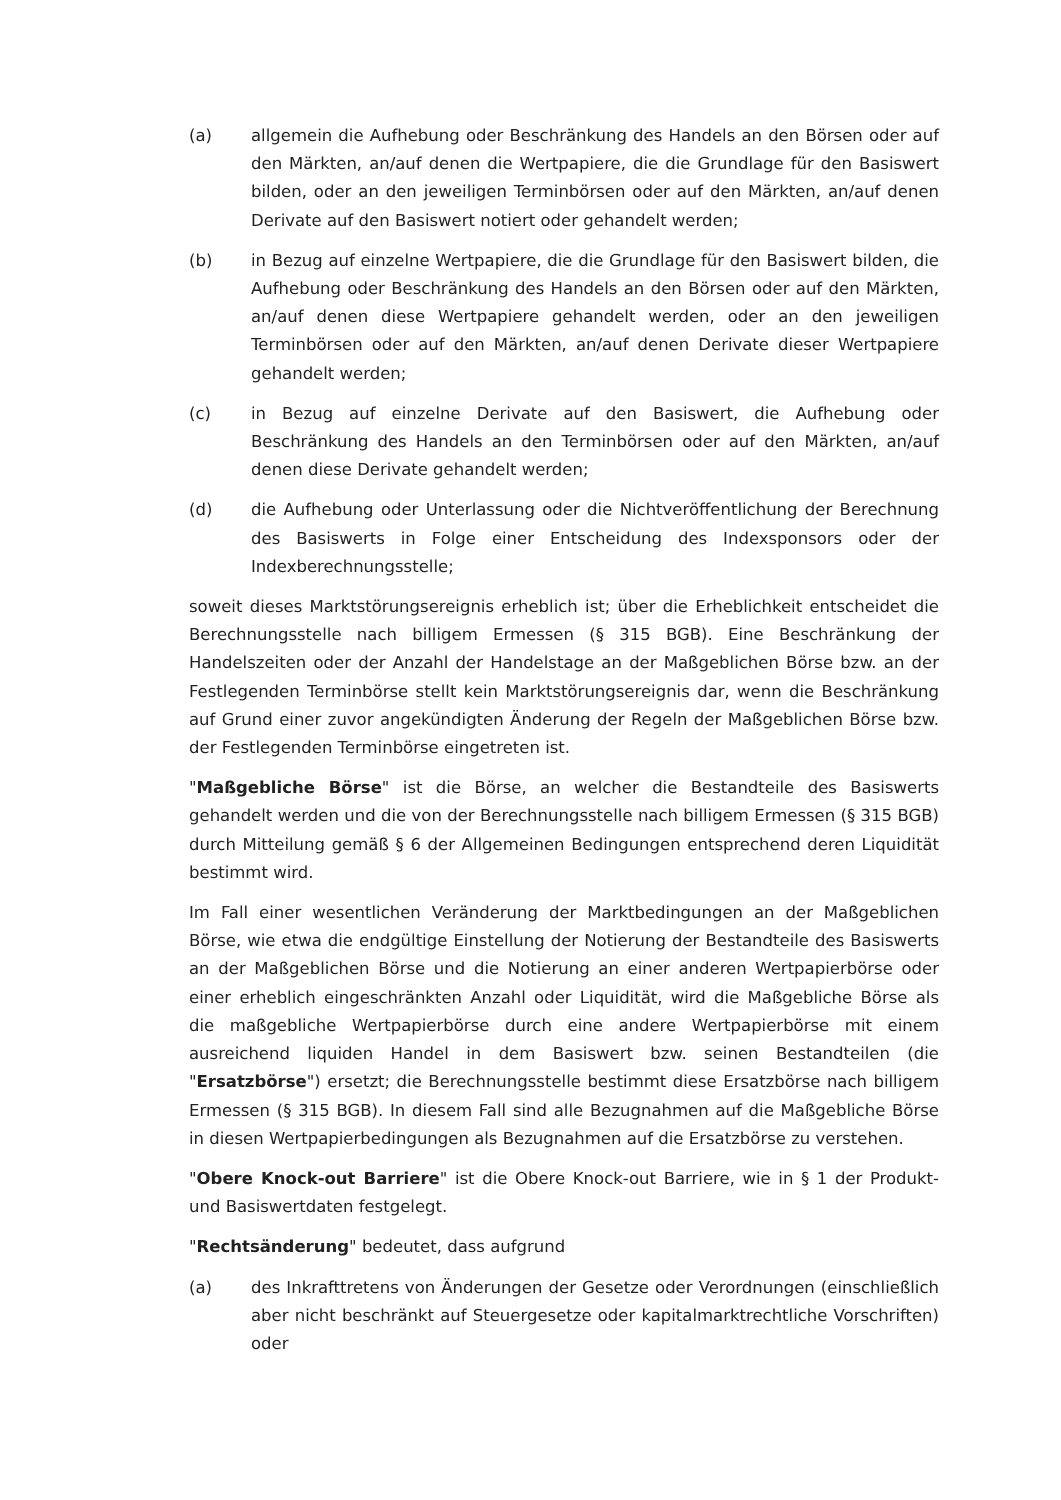(a) allgemein die Aufhebung oder Beschränkung des Handels an den Börsen oder auf den Märkten, an/auf denen die Wertpapiere, die die Grundlage für den Basiswert bilden, oder an den jeweiligen Terminbörsen oder auf den Märkten, an/auf denen Derivate auf den Basiswert notiert oder gehandelt werden;
(b) in Bezug auf einzelne Wertpapiere, die die Grundlage für den Basiswert bilden, die Aufhebung oder Beschränkung des Handels an den Börsen oder auf den Märkten, an/auf denen diese Wertpapiere gehandelt werden, oder an den jeweiligen Terminbörsen oder auf den Märkten, an/auf denen Derivate dieser Wertpapiere gehandelt werden;
(c) in Bezug auf einzelne Derivate auf den Basiswert, die Aufhebung oder Beschränkung des Handels an den Terminbörsen oder auf den Märkten, an/auf denen diese Derivate gehandelt werden;
(d) die Aufhebung oder Unterlassung oder die Nichtveröffentlichung der Berechnung des Basiswerts in Folge einer Entscheidung des Indexsponsors oder der Indexberechnungsstelle;
soweit dieses Marktstörungsereignis erheblich ist; über die Erheblichkeit entscheidet die Berechnungsstelle nach billigem Ermessen (§ 315 BGB). Eine Beschränkung der Handelszeiten oder der Anzahl der Handelstage an der Maßgeblichen Börse bzw. an der Festlegenden Terminbörse stellt kein Marktstörungsereignis dar, wenn die Beschränkung auf Grund einer zuvor angekündigten Änderung der Regeln der Maßgeblichen Börse bzw. der Festlegenden Terminbörse eingetreten ist.
"Maßgebliche Börse" ist die Börse, an welcher die Bestandteile des Basiswerts gehandelt werden und die von der Berechnungsstelle nach billigem Ermessen (§ 315 BGB) durch Mitteilung gemäß § 6 der Allgemeinen Bedingungen entsprechend deren Liquidität bestimmt wird.
Im Fall einer wesentlichen Veränderung der Marktbedingungen an der Maßgeblichen Börse, wie etwa die endgültige Einstellung der Notierung der Bestandteile des Basiswerts an der Maßgeblichen Börse und die Notierung an einer anderen Wertpapierbörse oder einer erheblich eingeschränkten Anzahl oder Liquidität, wird die Maßgebliche Börse als die maßgebliche Wertpapierbörse durch eine andere Wertpapierbörse mit einem ausreichend liquiden Handel in dem Basiswert bzw. seinen Bestandteilen (die "Ersatzbörse") ersetzt; die Berechnungsstelle bestimmt diese Ersatzbörse nach billigem Ermessen (§ 315 BGB). In diesem Fall sind alle Bezugnahmen auf die Maßgebliche Börse in diesen Wertpapierbedingungen als Bezugnahmen auf die Ersatzbörse zu verstehen.
"Obere Knock-out Barriere" ist die Obere Knock-out Barriere, wie in § 1 der Produkt- und Basiswertdaten festgelegt.
"Rechtsänderung" bedeutet, dass aufgrund
(a) des Inkrafttretens von Änderungen der Gesetze oder Verordnungen (einschließlich aber nicht beschränkt auf Steuergesetze oder kapitalmarktrechtliche Vorschriften) oder